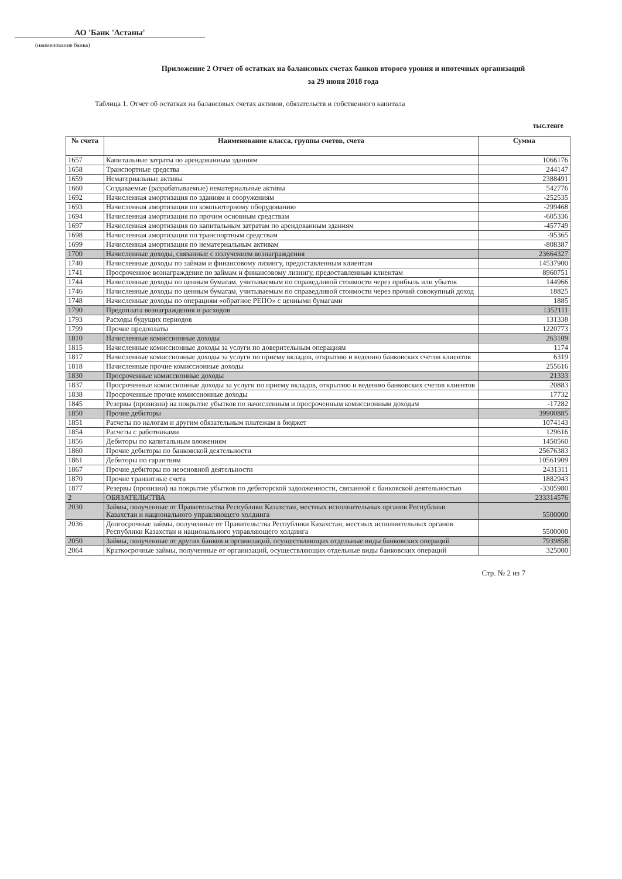АО 'Банк 'Астаны'
(наименование банка)
Приложение 2 Отчет об остатках на балансовых счетах банков второго уровня и ипотечных организаций
за 29 июня 2018 года
Таблица 1. Отчет об остатках на балансовых счетах активов, обязательств и собственного капитала
тыс.тенге
| № счета | Наименование класса, группы счетов, счета | Сумма |
| --- | --- | --- |
| 1657 | Капитальные затраты по арендованным зданиям | 1066176 |
| 1658 | Транспортные средства | 244147 |
| 1659 | Нематериальные активы | 2388491 |
| 1660 | Создаваемые (разрабатываемые) нематериальные активы | 542776 |
| 1692 | Начисленная амортизация по зданиям и сооружениям | -252535 |
| 1693 | Начисленная амортизация по компьютерному оборудованию | -299468 |
| 1694 | Начисленная амортизация по прочим основным средствам | -605336 |
| 1697 | Начисленная амортизация по капитальным затратам по арендованным зданиям | -457749 |
| 1698 | Начисленная амортизация по транспортным средствам | -95365 |
| 1699 | Начисленная амортизация по нематериальным активам | -808387 |
| 1700 | Начисленные доходы, связанные с получением вознаграждения | 23664327 |
| 1740 | Начисленные доходы по займам и финансовому лизингу, предоставленным клиентам | 14537900 |
| 1741 | Просроченное вознаграждение по займам и финансовому лизингу, предоставленным клиентам | 8960751 |
| 1744 | Начисленные доходы по ценным бумагам, учитываемым по справедливой стоимости через прибыль или убыток | 144966 |
| 1746 | Начисленные доходы по ценным бумагам, учитываемым по справедливой стоимости через прочий совокупный доход | 18825 |
| 1748 | Начисленные доходы по операциям «обратное РЕПО» с ценными бумагами | 1885 |
| 1790 | Предоплата вознаграждения и расходов | 1352111 |
| 1793 | Расходы будущих периодов | 131338 |
| 1799 | Прочие предоплаты | 1220773 |
| 1810 | Начисленные комиссионные доходы | 263109 |
| 1815 | Начисленные комиссионные доходы за услуги по доверительным операциям | 1174 |
| 1817 | Начисленные комиссионные доходы за услуги по приему вкладов, открытию и ведению банковских счетов клиентов | 6319 |
| 1818 | Начисленные прочие комиссионные доходы | 255616 |
| 1830 | Просроченные комиссионные доходы | 21333 |
| 1837 | Просроченные комиссионные доходы за услуги по приему вкладов, открытию и ведению банковских счетов клиентов | 20883 |
| 1838 | Просроченные прочие комиссионные доходы | 17732 |
| 1845 | Резервы (провизии) на покрытие убытков по начисленным и просроченным комиссионным доходам | -17282 |
| 1850 | Прочие дебиторы | 39900885 |
| 1851 | Расчеты по налогам и другим обязательным платежам в бюджет | 1074143 |
| 1854 | Расчеты с работниками | 129616 |
| 1856 | Дебиторы по капитальным вложениям | 1450560 |
| 1860 | Прочие дебиторы по банковской деятельности | 25676383 |
| 1861 | Дебиторы по гарантиям | 10561909 |
| 1867 | Прочие дебиторы по неосновной деятельности | 2431311 |
| 1870 | Прочие транзитные счета | 1882943 |
| 1877 | Резервы (провизии) на покрытие убытков по дебиторской задолженности, связанной с банковской деятельностью | -3305980 |
| 2 | ОБЯЗАТЕЛЬСТВА | 233314576 |
| 2030 | Займы, полученные от Правительства Республики Казахстан, местных исполнительных органов Республики Казахстан и национального управляющего холдинга | 5500000 |
| 2036 | Долгосрочные займы, полученные от Правительства Республики Казахстан, местных исполнительных органов Республики Казахстан и национального управляющего холдинга | 5500000 |
| 2050 | Займы, полученные от других банков и организаций, осуществляющих отдельные виды банковских операций | 7939858 |
| 2064 | Краткосрочные займы, полученные от организаций, осуществляющих отдельные виды банковских операций | 325000 |
Стр. № 2 из 7